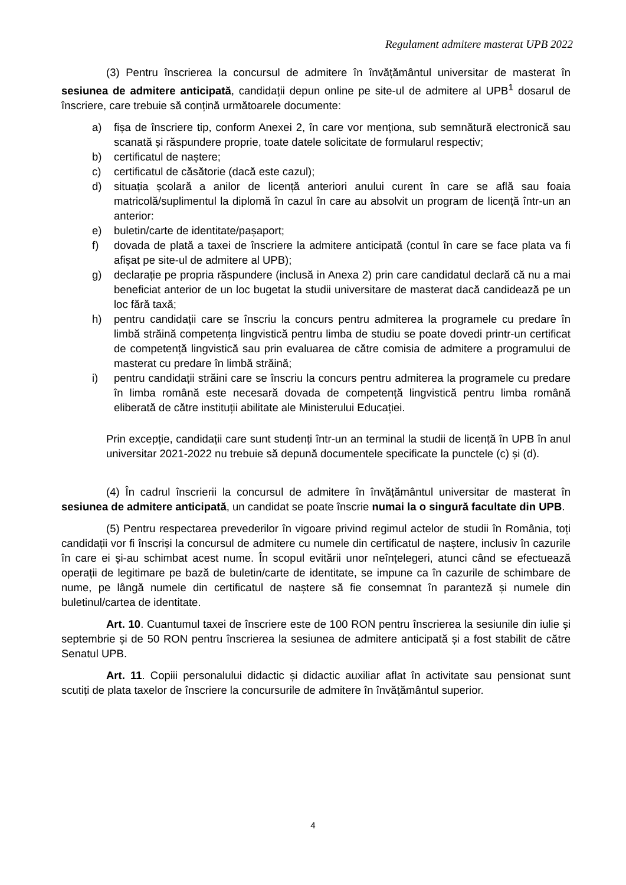Regulament admitere masterat UPB 2022
(3) Pentru înscrierea la concursul de admitere în învățământul universitar de masterat în sesiunea de admitere anticipată, candidații depun online pe site-ul de admitere al UPB<sup>1</sup> dosarul de înscriere, care trebuie să conțină următoarele documente:
a) fișa de înscriere tip, conform Anexei 2, în care vor menționa, sub semnătură electronică sau scanată și răspundere proprie, toate datele solicitate de formularul respectiv;
b) certificatul de naștere;
c) certificatul de căsătorie (dacă este cazul);
d) situația școlară a anilor de licență anteriori anului curent în care se află sau foaia matricolă/suplimentul la diplomă în cazul în care au absolvit un program de licență într-un an anterior:
e) buletin/carte de identitate/pașaport;
f) dovada de plată a taxei de înscriere la admitere anticipată (contul în care se face plata va fi afișat pe site-ul de admitere al UPB);
g) declarație pe propria răspundere (inclusă in Anexa 2) prin care candidatul declară că nu a mai beneficiat anterior de un loc bugetat la studii universitare de masterat dacă candidează pe un loc fără taxă;
h) pentru candidații care se înscriu la concurs pentru admiterea la programele cu predare în limbă străină competența lingvistică pentru limba de studiu se poate dovedi printr-un certificat de competență lingvistică sau prin evaluarea de către comisia de admitere a programului de masterat cu predare în limbă străină;
i) pentru candidații străini care se înscriu la concurs pentru admiterea la programele cu predare în limba română este necesară dovada de competență lingvistică pentru limba română eliberată de către instituții abilitate ale Ministerului Educației.
Prin excepție, candidații care sunt studenți într-un an terminal la studii de licență în UPB în anul universitar 2021-2022 nu trebuie să depună documentele specificate la punctele (c) și (d).
(4) În cadrul înscrierii la concursul de admitere în învățământul universitar de masterat în sesiunea de admitere anticipată, un candidat se poate înscrie numai la o singură facultate din UPB.
(5) Pentru respectarea prevederilor în vigoare privind regimul actelor de studii în România, toți candidații vor fi înscriși la concursul de admitere cu numele din certificatul de naștere, inclusiv în cazurile în care ei și-au schimbat acest nume. În scopul evitării unor neînțelegeri, atunci când se efectuează operații de legitimare pe bază de buletin/carte de identitate, se impune ca în cazurile de schimbare de nume, pe lângă numele din certificatul de naștere să fie consemnat în paranteză și numele din buletinul/cartea de identitate.
Art. 10. Cuantumul taxei de înscriere este de 100 RON pentru înscrierea la sesiunile din iulie și septembrie și de 50 RON pentru înscrierea la sesiunea de admitere anticipată și a fost stabilit de către Senatul UPB.
Art. 11. Copiii personalului didactic și didactic auxiliar aflat în activitate sau pensionat sunt scutiți de plata taxelor de înscriere la concursurile de admitere în învățământul superior.
4